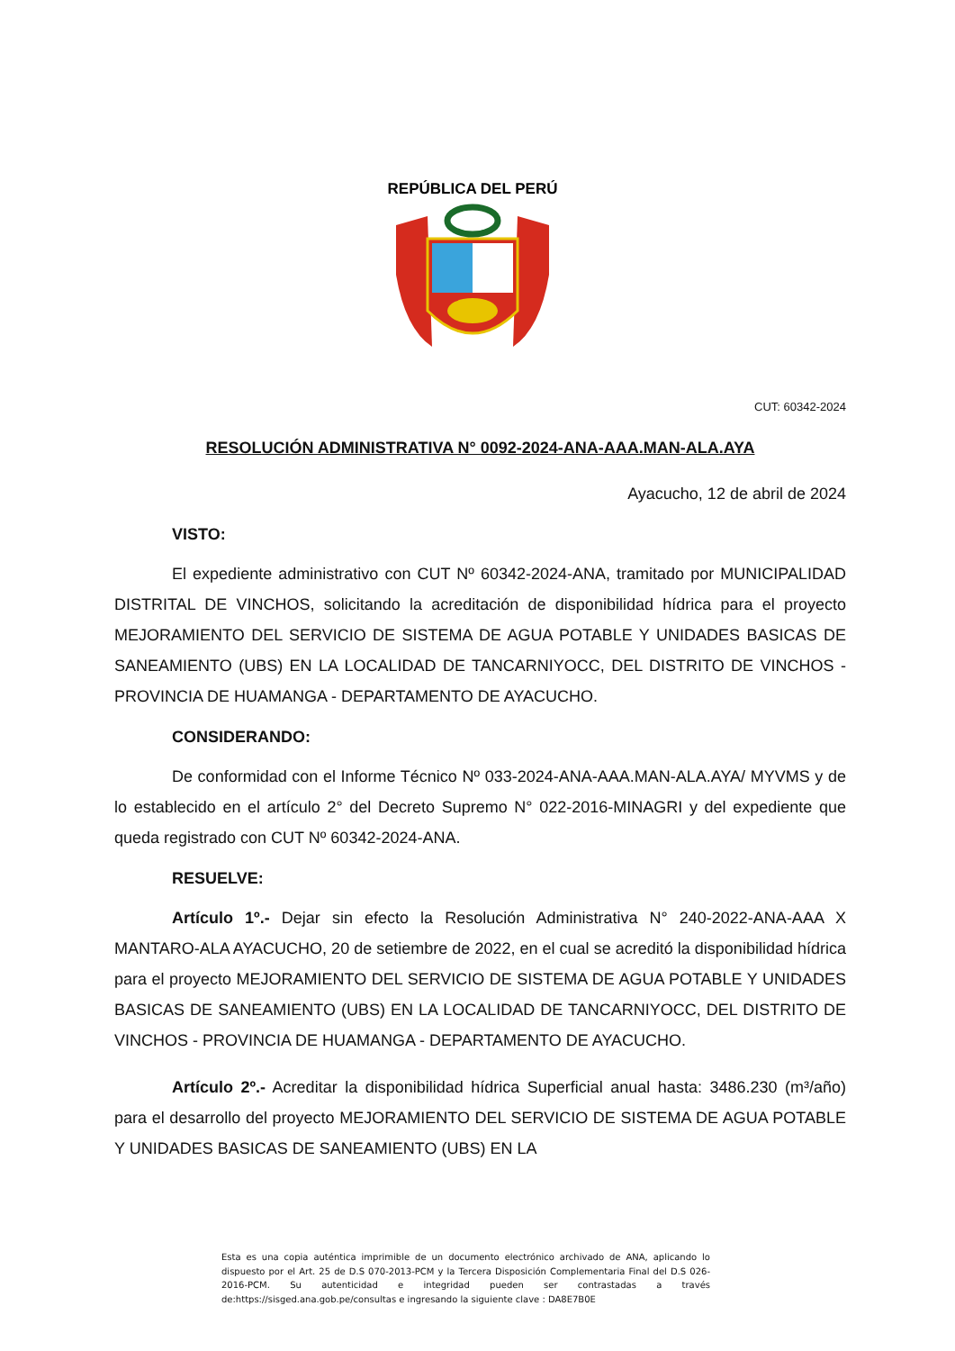REPÚBLICA DEL PERÚ
CUT: 60342-2024
RESOLUCIÓN ADMINISTRATIVA N° 0092-2024-ANA-AAA.MAN-ALA.AYA
Ayacucho, 12 de abril de 2024
VISTO:
El expediente administrativo con CUT Nº 60342-2024-ANA, tramitado por MUNICIPALIDAD DISTRITAL DE VINCHOS, solicitando la acreditación de disponibilidad hídrica para el proyecto MEJORAMIENTO DEL SERVICIO DE SISTEMA DE AGUA POTABLE Y UNIDADES BASICAS DE SANEAMIENTO (UBS) EN LA LOCALIDAD DE TANCARNIYOCC, DEL DISTRITO DE VINCHOS - PROVINCIA DE HUAMANGA - DEPARTAMENTO DE AYACUCHO.
CONSIDERANDO:
De conformidad con el Informe Técnico Nº 033-2024-ANA-AAA.MAN-ALA.AYA/ MYVMS y de lo establecido en el artículo 2° del Decreto Supremo N° 022-2016-MINAGRI y del expediente que queda registrado con CUT Nº 60342-2024-ANA.
RESUELVE:
Artículo 1º.- Dejar sin efecto la Resolución Administrativa N° 240-2022-ANA-AAA X MANTARO-ALA AYACUCHO, 20 de setiembre de 2022, en el cual se acreditó la disponibilidad hídrica para el proyecto MEJORAMIENTO DEL SERVICIO DE SISTEMA DE AGUA POTABLE Y UNIDADES BASICAS DE SANEAMIENTO (UBS) EN LA LOCALIDAD DE TANCARNIYOCC, DEL DISTRITO DE VINCHOS - PROVINCIA DE HUAMANGA - DEPARTAMENTO DE AYACUCHO.
Artículo 2º.- Acreditar la disponibilidad hídrica Superficial anual hasta: 3486.230 (m³/año) para el desarrollo del proyecto MEJORAMIENTO DEL SERVICIO DE SISTEMA DE AGUA POTABLE Y UNIDADES BASICAS DE SANEAMIENTO (UBS) EN LA
Esta es una copia auténtica imprimible de un documento electrónico archivado de ANA, aplicando lo dispuesto por el Art. 25 de D.S 070-2013-PCM y la Tercera Disposición Complementaria Final del D.S 026-2016-PCM. Su autenticidad e integridad pueden ser contrastadas a través de:https://sisged.ana.gob.pe/consultas e ingresando la siguiente clave : DA8E7B0E